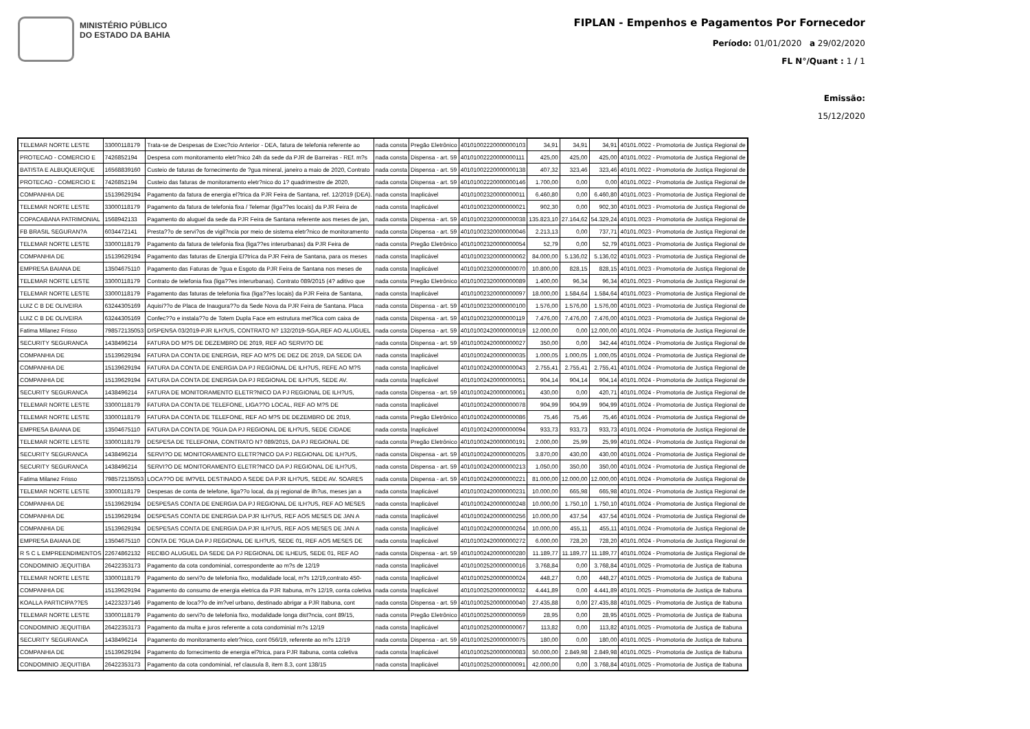MINISTÉRIO PÚBLICO
DO ESTADO DA BAHIA
FIPLAN - Empenhos e Pagamentos Por Fornecedor
Período: 01/01/2020 a 29/02/2020
FL N°/Quant : 1 / 1
Emissão:
15/12/2020
| TELEMAR NORTE LESTE | 33000118179 | Trata-se de Despesas de Exec?cio Anterior - DEA, fatura de telefonia referente ao | nada consta | Pregão Eletrônico | 40101002220000000103 | 34,91 | 34,91 | 34,91 | 40101.0022 - Promotoria de Justiça Regional de |
| PROTECAO - COMERCIO E | 7426852194 | Despesa com monitoramento eletr?nico 24h da sede da PJR de Barreiras - REf. m?s | nada consta | Dispensa - art. 59 | 40101002220000000111 | 425,00 | 425,00 | 425,00 | 40101.0022 - Promotoria de Justiça Regional de |
| BATISTA E ALBUQUERQUE | 16568839160 | Custeio de faturas de fornecimento de ?gua mineral, janeiro a maio de 2020, Contrato | nada consta | Dispensa - art. 59 | 40101002220000000138 | 407,32 | 323,46 | 323,46 | 40101.0022 - Promotoria de Justiça Regional de |
| PROTECAO - COMERCIO E | 7426852194 | Custeio das faturas de monitoramento eletr?nico do 1? quadrimestre de 2020, | nada consta | Dispensa - art. 59 | 40101002220000000146 | 1.700,00 | 0,00 | 0,00 | 40101.0022 - Promotoria de Justiça Regional de |
| COMPANHIA DE | 15139629194 | Pagamento da fatura de energia el?trica da PJR Feira de Santana, ref. 12/2019 (DEA). | nada consta | Inaplicável | 40101002320000000011 | 6.460,80 | 0,00 | 6.460,80 | 40101.0023 - Promotoria de Justiça Regional de |
| TELEMAR NORTE LESTE | 33000118179 | Pagamento da fatura de telefonia fixa / Telemar (liga??es locais) da PJR Feira de | nada consta | Inaplicável | 40101002320000000021 | 902,30 | 0,00 | 902,30 | 40101.0023 - Promotoria de Justiça Regional de |
| COPACABANA PATRIMONIAL | 1568942133 | Pagamento do aluguel da sede da PJR Feira de Santana referente aos meses de jan, | nada consta | Dispensa - art. 59 | 40101002320000000038 | 135.823,10 | 27.164,62 | 54.329,24 | 40101.0023 - Promotoria de Justiça Regional de |
| FB BRASIL SEGURAN?A | 6034472141 | Presta??o de servi?os de vigil?ncia por meio de sistema eletr?nico de monitoramento | nada consta | Dispensa - art. 59 | 40101002320000000046 | 2.213,13 | 0,00 | 737,71 | 40101.0023 - Promotoria de Justiça Regional de |
| TELEMAR NORTE LESTE | 33000118179 | Pagamento da fatura de telefonia fixa (liga??es interurbanas) da PJR Feira de | nada consta | Pregão Eletrônico | 40101002320000000054 | 52,79 | 0,00 | 52,79 | 40101.0023 - Promotoria de Justiça Regional de |
| COMPANHIA DE | 15139629194 | Pagamento das faturas de Energia El?trica da PJR Feira de Santana, para os meses | nada consta | Inaplicável | 40101002320000000062 | 84.000,00 | 5.136,02 | 5.136,02 | 40101.0023 - Promotoria de Justiça Regional de |
| EMPRESA BAIANA DE | 13504675110 | Pagamento das Faturas de ?gua e Esgoto da PJR Feira de Santana nos meses de | nada consta | Inaplicável | 40101002320000000070 | 10.800,00 | 828,15 | 828,15 | 40101.0023 - Promotoria de Justiça Regional de |
| TELEMAR NORTE LESTE | 33000118179 | Contrato de telefonia fixa (liga??es interurbanas). Contrato 089/2015 (4? aditivo que | nada consta | Pregão Eletrônico | 40101002320000000089 | 1.400,00 | 96,34 | 96,34 | 40101.0023 - Promotoria de Justiça Regional de |
| TELEMAR NORTE LESTE | 33000118179 | Pagamento das faturas de telefonia fixa (liga??es locais) da PJR Feira de Santana, | nada consta | Inaplicável | 40101002320000000097 | 18.000,00 | 1.584,64 | 1.584,64 | 40101.0023 - Promotoria de Justiça Regional de |
| LUIZ C B DE OLIVEIRA | 63244305169 | Aquisi??o de Placa de Inaugura??o da Sede Nova da PJR Feira de Santana. Placa | nada consta | Dispensa - art. 59 | 40101002320000000100 | 1.576,00 | 1.576,00 | 1.576,00 | 40101.0023 - Promotoria de Justiça Regional de |
| LUIZ C B DE OLIVEIRA | 63244305169 | Confec??o e instala??o de Totem Dupla Face em estrutura met?lica com caixa de | nada consta | Dispensa - art. 59 | 40101002320000000119 | 7.476,00 | 7.476,00 | 7.476,00 | 40101.0023 - Promotoria de Justiça Regional de |
| Fatima Milanez Frisso | 798572135053 | DISPENSA 03/2019-PJR ILH?US, CONTRATO N? 132/2019-SGA,REF AO ALUGUEL | nada consta | Dispensa - art. 59 | 40101002420000000019 | 12.000,00 | 0,00 | 12.000,00 | 40101.0024 - Promotoria de Justiça Regional de |
| SECURITY SEGURANCA | 1438496214 | FATURA DO M?S DE DEZEMBRO DE 2019, REF AO SERVI?O DE | nada consta | Dispensa - art. 59 | 40101002420000000027 | 350,00 | 0,00 | 342,44 | 40101.0024 - Promotoria de Justiça Regional de |
| COMPANHIA DE | 15139629194 | FATURA DA CONTA DE ENERGIA, REF AO M?S DE DEZ DE 2019, DA SEDE DA | nada consta | Inaplicável | 40101002420000000035 | 1.000,05 | 1.000,05 | 1.000,05 | 40101.0024 - Promotoria de Justiça Regional de |
| COMPANHIA DE | 15139629194 | FATURA DA CONTA DE ENERGIA DA PJ REGIONAL DE ILH?US, REFE AO M?S | nada consta | Inaplicável | 40101002420000000043 | 2.755,41 | 2.755,41 | 2.755,41 | 40101.0024 - Promotoria de Justiça Regional de |
| COMPANHIA DE | 15139629194 | FATURA DA CONTA DE ENERGIA DA PJ REGIONAL DE ILH?US, SEDE AV. | nada consta | Inaplicável | 40101002420000000051 | 904,14 | 904,14 | 904,14 | 40101.0024 - Promotoria de Justiça Regional de |
| SECURITY SEGURANCA | 1438496214 | FATURA DE MONITORAMENTO ELETR?NICO DA PJ REGIONAL DE ILH?US, | nada consta | Dispensa - art. 59 | 40101002420000000061 | 430,00 | 0,00 | 420,71 | 40101.0024 - Promotoria de Justiça Regional de |
| TELEMAR NORTE LESTE | 33000118179 | FATURA DA CONTA DE TELEFONE, LIGA??O LOCAL, REF AO M?S DE | nada consta | Inaplicável | 40101002420000000078 | 904,99 | 904,99 | 904,99 | 40101.0024 - Promotoria de Justiça Regional de |
| TELEMAR NORTE LESTE | 33000118179 | FATURA DA CONTA DE TELEFONE, REF AO M?S DE DEZEMBRO DE 2019, | nada consta | Pregão Eletrônico | 40101002420000000086 | 75,46 | 75,46 | 75,46 | 40101.0024 - Promotoria de Justiça Regional de |
| EMPRESA BAIANA DE | 13504675110 | FATURA DA CONTA DE ?GUA DA PJ REGIONAL DE ILH?US, SEDE CIDADE | nada consta | Inaplicável | 40101002420000000094 | 933,73 | 933,73 | 933,73 | 40101.0024 - Promotoria de Justiça Regional de |
| TELEMAR NORTE LESTE | 33000118179 | DESPESA DE TELEFONIA, CONTRATO N? 089/2015, DA PJ REGIONAL DE | nada consta | Pregão Eletrônico | 40101002420000000191 | 2.000,00 | 25,99 | 25,99 | 40101.0024 - Promotoria de Justiça Regional de |
| SECURITY SEGURANCA | 1438496214 | SERVI?O DE MONITORAMENTO ELETR?NICO DA PJ REGIONAL DE ILH?US, | nada consta | Dispensa - art. 59 | 40101002420000000205 | 3.870,00 | 430,00 | 430,00 | 40101.0024 - Promotoria de Justiça Regional de |
| SECURITY SEGURANCA | 1438496214 | SERVI?O DE MONITORAMENTO ELETR?NICO DA PJ REGIONAL DE ILH?US, | nada consta | Dispensa - art. 59 | 40101002420000000213 | 1.050,00 | 350,00 | 350,00 | 40101.0024 - Promotoria de Justiça Regional de |
| Fatima Milanez Frisso | 798572135053 | LOCA??O DE IM?VEL DESTINADO A SEDE DA PJR ILH?US, SEDE AV. SOARES | nada consta | Dispensa - art. 59 | 40101002420000000221 | 81.000,00 | 12.000,00 | 12.000,00 | 40101.0024 - Promotoria de Justiça Regional de |
| TELEMAR NORTE LESTE | 33000118179 | Despesas de conta de telefone, liga??o local, da pj regional de ilh?us, meses jan a | nada consta | Inaplicável | 40101002420000000231 | 10.000,00 | 665,98 | 665,98 | 40101.0024 - Promotoria de Justiça Regional de |
| COMPANHIA DE | 15139629194 | DESPESAS CONTA DE ENERGIA DA PJ REGIONAL DE ILH?US, REF AO MESES | nada consta | Inaplicável | 40101002420000000248 | 10.000,00 | 1.750,10 | 1.750,10 | 40101.0024 - Promotoria de Justiça Regional de |
| COMPANHIA DE | 15139629194 | DESPESAS CONTA DE ENERGIA DA PJR ILH?US, REF AOS MESES DE JAN A | nada consta | Inaplicável | 40101002420000000256 | 10.000,00 | 437,54 | 437,54 | 40101.0024 - Promotoria de Justiça Regional de |
| COMPANHIA DE | 15139629194 | DESPESAS CONTA DE ENERGIA DA PJR ILH?US, REF AOS MESES DE JAN A | nada consta | Inaplicável | 40101002420000000264 | 10.000,00 | 455,11 | 455,11 | 40101.0024 - Promotoria de Justiça Regional de |
| EMPRESA BAIANA DE | 13504675110 | CONTA DE ?GUA DA PJ REGIONAL DE ILH?US, SEDE 01, REF AOS MESES DE | nada consta | Inaplicável | 40101002420000000272 | 6.000,00 | 728,20 | 728,20 | 40101.0024 - Promotoria de Justiça Regional de |
| R S C L EMPREENDIMENTOS | 22674862132 | RECIBO ALUGUEL DA SEDE DA PJ REGIONAL DE ILHEUS, SEDE 01, REF AO | nada consta | Dispensa - art. 59 | 40101002420000000280 | 11.189,77 | 11.189,77 | 11.189,77 | 40101.0024 - Promotoria de Justiça Regional de |
| CONDOMINIO JEQUITIBA | 26422353173 | Pagamento da cota condominial, correspondente ao m?s de 12/19 | nada consta | Inaplicável | 40101002520000000016 | 3.768,84 | 0,00 | 3.768,84 | 40101.0025 - Promotoria de Justiça de Itabuna |
| TELEMAR NORTE LESTE | 33000118179 | Pagamento do servi?o de telefonia fixo, modalidade local, m?s 12/19,contrato 450- | nada consta | Inaplicável | 40101002520000000024 | 448,27 | 0,00 | 448,27 | 40101.0025 - Promotoria de Justiça de Itabuna |
| COMPANHIA DE | 15139629194 | Pagamento do consumo de energia eletrica da PJR Itabuna, m?s 12/19, conta coletiva | nada consta | Inaplicável | 40101002520000000032 | 4.441,89 | 0,00 | 4.441,89 | 40101.0025 - Promotoria de Justiça de Itabuna |
| KOALLA PARTICIPA??ES | 14223237146 | Pagamento de loca??o de im?vel urbano, destinado abrigar a PJR Itabuna, cont | nada consta | Dispensa - art. 59 | 40101002520000000040 | 27.435,88 | 0,00 | 27.435,88 | 40101.0025 - Promotoria de Justiça de Itabuna |
| TELEMAR NORTE LESTE | 33000118179 | Pagamento do servi?o de telefonia fixo, modalidade longa dist?ncia, cont 89/15, | nada consta | Pregão Eletrônico | 40101002520000000059 | 28,95 | 0,00 | 28,95 | 40101.0025 - Promotoria de Justiça de Itabuna |
| CONDOMINIO JEQUITIBA | 26422353173 | Pagamento da multa e juros referente a cota condominial m?s 12/19 | nada consta | Inaplicável | 40101002520000000067 | 113,82 | 0,00 | 113,82 | 40101.0025 - Promotoria de Justiça de Itabuna |
| SECURITY SEGURANCA | 1438496214 | Pagamento do monitoramento eletr?nico, cont 056/19, referente ao m?s 12/19 | nada consta | Dispensa - art. 59 | 40101002520000000075 | 180,00 | 0,00 | 180,00 | 40101.0025 - Promotoria de Justiça de Itabuna |
| COMPANHIA DE | 15139629194 | Pagamento do fornecimento de energia el?trica, para PJR Itabuna, conta coletiva | nada consta | Inaplicável | 40101002520000000083 | 50.000,00 | 2.849,98 | 2.849,98 | 40101.0025 - Promotoria de Justiça de Itabuna |
| CONDOMINIO JEQUITIBA | 26422353173 | Pagamento da cota condominial, ref clausula 8, item 8.3, cont 138/15 | nada consta | Inaplicável | 40101002520000000091 | 42.000,00 | 0,00 | 3.768,84 | 40101.0025 - Promotoria de Justiça de Itabuna |